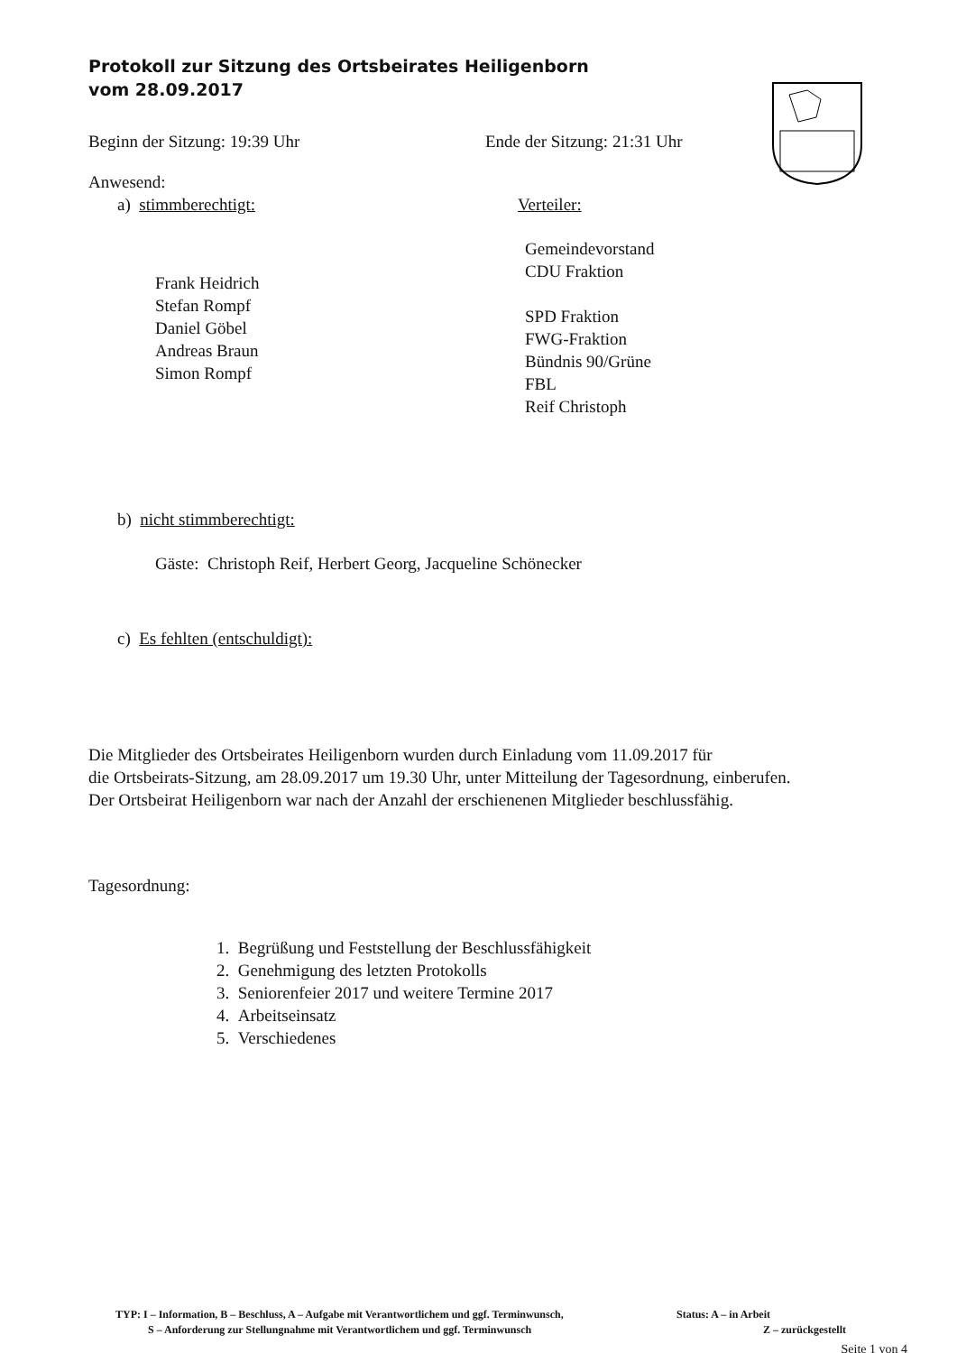Protokoll zur Sitzung des Ortsbeirates Heiligenborn
vom 28.09.2017
Beginn der Sitzung: 19:39 Uhr Ende der Sitzung: 21:31 Uhr
Anwesend:
a) stimmberechtigt:
Frank Heidrich
Stefan Rompf
Daniel Göbel
Andreas Braun
Simon Rompf
Verteiler:
Gemeindevorstand
CDU Fraktion
SPD Fraktion
FWG-Fraktion
Bündnis 90/Grüne
FBL
Reif Christoph
b) nicht stimmberechtigt:
Gäste: Christoph Reif, Herbert Georg, Jacqueline Schönecker
c) Es fehlten (entschuldigt):
Die Mitglieder des Ortsbeirates Heiligenborn wurden durch Einladung vom 11.09.2017 für
die Ortsbeirats-Sitzung, am 28.09.2017 um 19.30 Uhr, unter Mitteilung der Tagesordnung, einberufen.
Der Ortsbeirat Heiligenborn war nach der Anzahl der erschienenen Mitglieder beschlussfähig.
Tagesordnung:
1. Begrüßung und Feststellung der Beschlussfähigkeit
2. Genehmigung des letzten Protokolls
3. Seniorenfeier 2017 und weitere Termine 2017
4. Arbeitseinsatz
5. Verschiedenes
TYP: I – Information, B – Beschluss, A – Aufgabe mit Verantwortlichem und ggf. Terminwunsch, Status: A – in Arbeit
S – Anforderung zur Stellungnahme mit Verantwortlichem und ggf. Terminwunsch Z – zurückgestellt
Seite 1 von 4